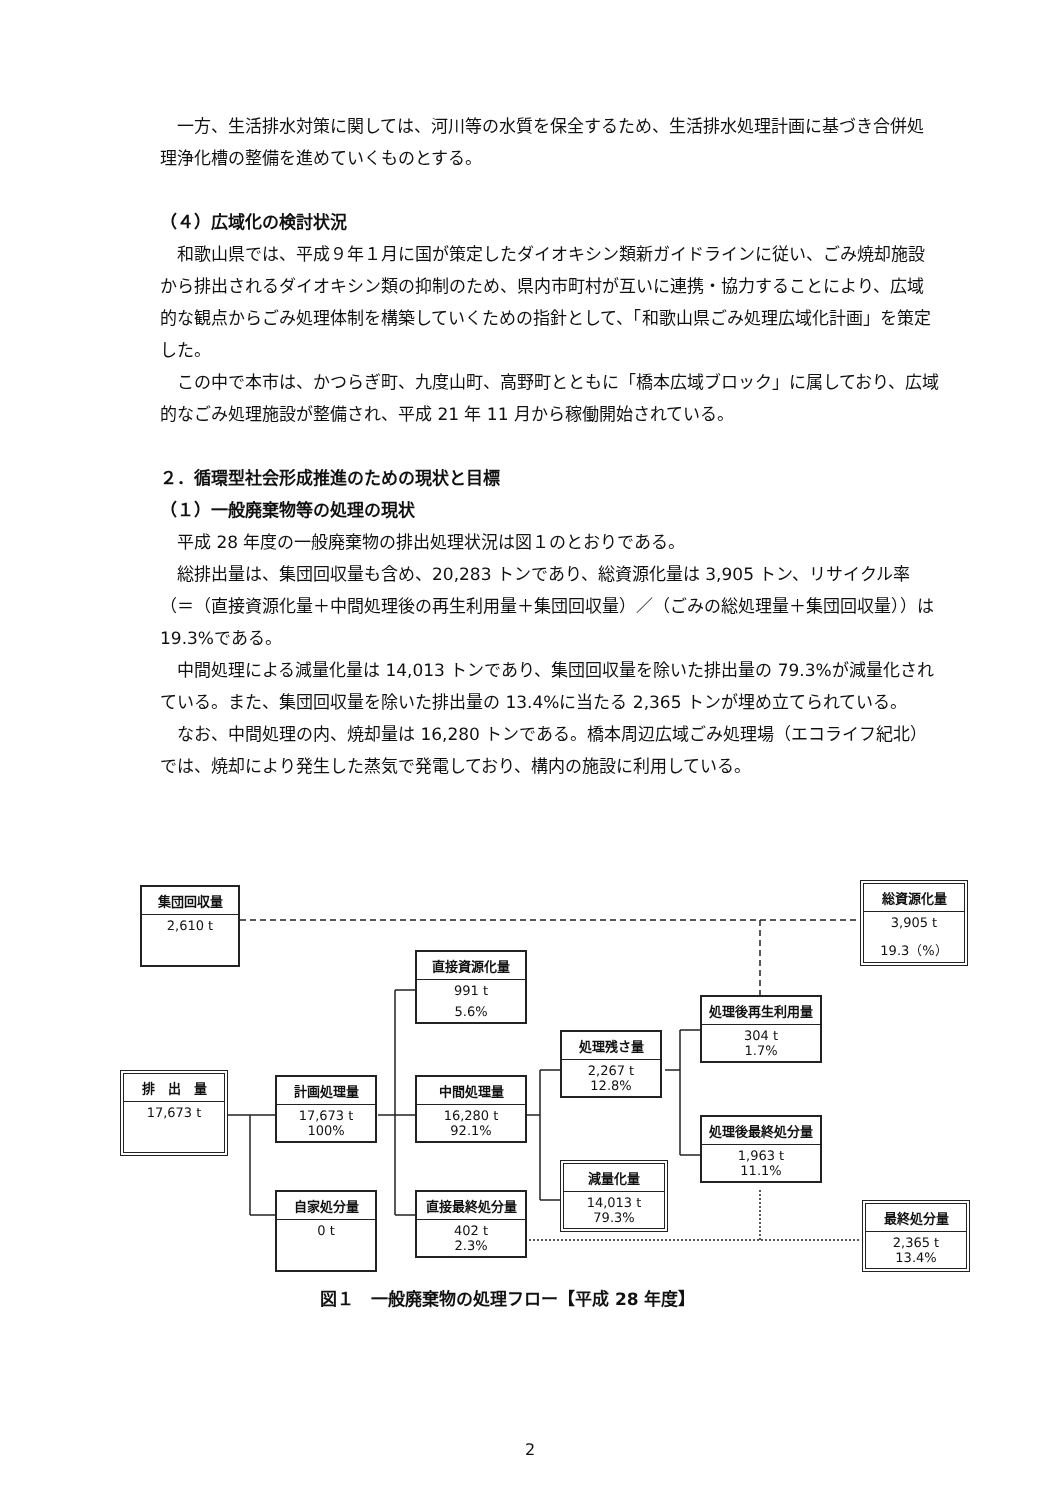一方、生活排水対策に関しては、河川等の水質を保全するため、生活排水処理計画に基づき合併処理浄化槽の整備を進めていくものとする。
（４）広域化の検討状況
和歌山県では、平成９年１月に国が策定したダイオキシン類新ガイドラインに従い、ごみ焼却施設から排出されるダイオキシン類の抑制のため、県内市町村が互いに連携・協力することにより、広域的な観点からごみ処理体制を構築していくための指針として、「和歌山県ごみ処理広域化計画」を策定した。
この中で本市は、かつらぎ町、九度山町、高野町とともに「橋本広域ブロック」に属しており、広域的なごみ処理施設が整備され、平成 21 年 11 月から稼働開始されている。
２．循環型社会形成推進のための現状と目標
（１）一般廃棄物等の処理の現状
平成 28 年度の一般廃棄物の排出処理状況は図１のとおりである。
総排出量は、集団回収量も含め、20,283 トンであり、総資源化量は 3,905 トン、リサイクル率（＝（直接資源化量＋中間処理後の再生利用量＋集団回収量）／（ごみの総処理量＋集団回収量））は 19.3%である。
中間処理による減量化量は 14,013 トンであり、集団回収量を除いた排出量の 79.3%が減量化されている。また、集団回収量を除いた排出量の 13.4%に当たる 2,365 トンが埋め立てられている。
なお、中間処理の内、焼却量は 16,280 トンである。橋本周辺広域ごみ処理場（エコライフ紀北）では、焼却により発生した蒸気で発電しており、構内の施設に利用している。
集団回収量
2,610 t
総資源化量
3,905 t
19.3（%）
直接資源化量
991 t
5.6%
処理後再生利用量
304 t
1.7%
処理残さ量
2,267 t
12.8%
排　出　量
17,673 t
計画処理量
17,673 t
100%
中間処理量
16,280 t
92.1%
処理後最終処分量
1,963 t
11.1%
減量化量
14,013 t
79.3%
自家処分量
0 t
直接最終処分量
402 t
2.3%
最終処分量
2,365 t
13.4%
図１　一般廃棄物の処理フロー【平成 28 年度】
2